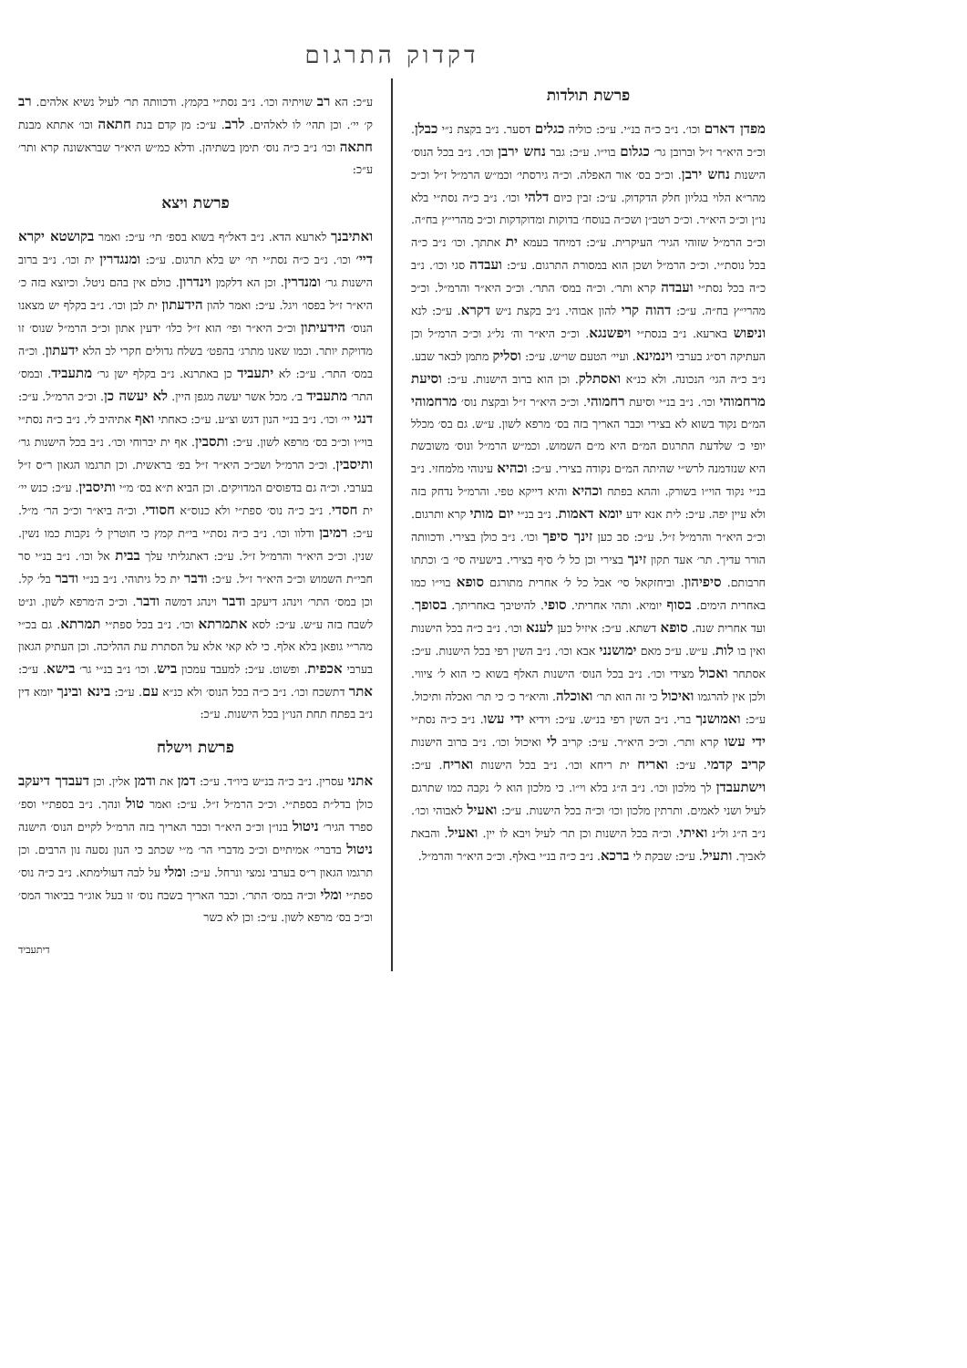דקדוק התרגום
פרשת תולדות
מפדן דארם וכו׳. נ״ב כ״ה בנ״י. ע״כ: כוליה כגלים דסער. נ״ב בקצת נ״י כבלן. וכ״כ היא״ר ז״ל וברובן גר׳ כגלום בוי״ו. ע״כ: גבר נחש ירבן וכו׳. נ״ב בכל הנוס׳ הישנות נחש ירבן. וכ״כ בס׳ אור האפלה. וכ״ה גירסתי׳ וכמ״ש הרמ״ל ז״ל וכ״כ מהר״א הלוי בגליון חלק הדקדוק. ע״כ: זבין כיום דלהי וכו׳. נ״ב כ״ה נסת״י בלא נו״ן וכ״כ היא״ר. וכ״כ רטב״ן ושכ״ה בנוסח׳ בדוקות ומדוקדקות וכ״כ מהרי״ץ בח״ה. וכ״כ הרמ״ל שזוהי הגיר׳ העיקרית. ע״כ: דמיחד בעמא ית אתתך. וכו׳ נ״ב כ״ה בכל נוסת״י. וכ״כ הרמ״ל ושכן הוא במסורת התרגום. ע״כ: ועבדה סגי וכו׳. נ״ב כ״ה בכל נסת״י ועבדה קרא ותר׳. וכ״ה במס׳ התר׳. וכ״כ היא״ר והרמ״ל. וכ״כ מהרי״ץ בח״ה. ע״כ: דהוה קרי להון אבוהי. נ״ב בקצת נ״ש דקרא. ע״כ: לנא וניפוש בארעא. נ״ב בנסת״י ויפשנגא. וכ״כ היא״ר וה׳ נל״ג וכ״כ הרמ״ל וכן העתיקה רס״ג בערבי וינמינא. ועיי׳ הטעם שו״ש. ע״כ: וסליק מתמן לבאר שבע. נ״ב כ״ה הגי׳ הנכונה. ולא כנ״א ואסתלק. וכן הוא ברוב הישנות. ע״כ: וסיעת מרחמוהי וכו׳. נ״ב בנ״י וסיעת רחמוהי. וכ״כ היא״ר ז״ל ובקצת נוס׳ מרחמוהי המ״ם נקוד בשוא לא בצירי וכבר האריך בזה בס׳ מרפא לשון. ע״ש. גם בס׳ מכלל יופי כ׳ שלדעת התרגום המ״ם היא מ״ם השמוש. וכמ״ש הרמ״ל ונוס׳ משובשת היא שנזדמנה לרש״י שהיתה המ״ם נקודה בצירי. ע״כ: וכהיא עינוהי מלמחזי. נ״ב בנ״י נקוד הוי״ו בשורק. וההא בפתח וכהיא והיא דייקא טפי. והרמ״ל נדחק בזה ולא עיין יפה. ע״כ: לית אנא ידע יומא דאמות. נ״ב בנ״י יום מותי קרא ותרגום. וכ״כ היא״ר והרמ״ל ז״ל. ע״כ: סב כען זינך סיפך וכו׳. נ״ב כולן בצירי. ודכוותה הורר עדיך. תר׳ אעד תקון זינך בצירי וכן כל ל׳ סיף בצירי. בישעיה סי׳ ב׳ וכתתו חרבותם. סיפיהון. וביחזקאל סי׳ אבל כל ל׳ אחרית מתורגם סופא בוי״ו כמו באחרית הימים. בסוף יומיא. ותהי אחריתי. סופי. להיטיבך באחריתך. בסופך. ועד אחרית שנה. סופא דשתא. ע״כ: איזיל כען לענא וכו׳. נ״ב כ״ה בכל הישנות ואין בו לות. ע״ש. ע״כ מאם ימושנני אבא וכו׳. נ״ב השין רפי בכל הישנות. ע״כ: אסתחר ואכול מצידי וכו׳. נ״ב בכל הנוס׳ הישנות האלף בשוא כי הוא ל׳ ציווי. ולכן אין להרגמו ואיכול כי זה הוא תר׳ ואוכלה. והיא״ר כ׳ כי תר׳ ואכלה ותיכול. ע״כ: ואמושנך ברי. נ״ב השין רפי בנ״ש. ע״כ: וידיא ידי עשו. נ״ב כ״ה נסת״י ידי עשו קרא ותר׳. וכ״כ היא״ר. ע״כ: קריב לי ואיכול וכו׳. נ״ב ברוב הישנות קריב קדמי. ע״כ: ואריח ית ריחא וכו׳. נ״ב בכל הישנות ואריח. ע״כ: וישתעבדן לך מלכון וכו׳. נ״ב ה״ג בלא וי״ו. כי מלכון הוא ל׳ נקבה כמו שתרגם לעיל ושני לאמים. ותרתין מלכון וכו׳ וכ״ה בכל הישנות. ע״כ: ואעיל לאבוהי וכו׳. נ״ב ה״ג ול״נ ואיתי. וכ״ה בכל הישנות וכן תר׳ לעיל ויבא לו יין. ואעיל. והבאת לאביך. ותעיל. ע״כ: שבקת לי ברכא. נ״ב כ״ה בנ״י באלף. וכ״כ היא״ר והרמ״ל.
ע״כ: הא רב שויתיה וכו׳. נ״ב נסת״י בקמץ. ודכוותה תר׳ לעיל נשיא אלהים. רב ק׳ יי׳. וכן תהי׳ לו לאלהים. לרב. ע״כ: מן קדם בנת חתאה וכו׳ אתתא מבנת חתאה וכו׳ נ״ב כ״ה נוס׳ תימן בשתיהן. ודלא כמ״ש היא״ר שבראשונה קרא ותר׳ ע״כ:
פרשת ויצא
ואתיבנך לארעא הדא. נ״ב דאל״ף בשוא בספ׳ תי׳ ע״כ: ואמר בקושטא יקרא דיי׳ וכו׳. נ״ב כ״ה נסת״י תי׳ יש בלא תרגום. ע״כ: ומנגדרין ית וכו׳. נ״ב ברוב הישנות גר׳ ומנדרין. וכן הא דלקמן וינדרון. כולם אין בהם ניטל. וכיוצא בזה כ׳ היא״ר ז״ל בפסו׳ ויגל. ע״כ: ואמר להון הידעתון ית לבן וכו׳. נ״ב בקלף יש מצאנו הנוס׳ הידעיתון וכ״כ היא״ר ופי׳ הוא ז״ל כלו׳ ידעין אתון וכ״כ הרמ״ל שנוס׳ זו מדויקת יותר. וכמו שאנו מתרג׳ בהפט׳ בשלח גדולים חקרי לב הלא ידעתון. וכ״ה במס׳ התר׳. ע״כ: לא יתעביד כן באתרנא. נ״ב בקלף ישן גר׳ מתעביד. ובמס׳ התר׳ מתעביד ב׳. מכל אשר יעשה מגפן היין. לא יעשה כן. וכ״כ הרמ״ל. ע״כ: דנגי יי׳ וכו׳. נ״ב בנ״י הנון דגש וצ״ע. ע״כ: כאחתי ואף אתיהיב לי. נ״ב כ״ה נסת״י בוי״ו וכ״כ בס׳ מרפא לשון. ע״כ: ותסבין. אף ית יברוחי וכו׳. נ״ב בכל הישנות גר׳ ותיסבין. וכ״כ הרמ״ל ושכ״כ היא״ר ז״ל בפ׳ בראשית. וכן תרגמו הגאון ר״ס ז״ל בערבי. וכ״ה גם בדפוסים המדויקים. וכן הביא ת״א בס׳ מ״י ותיסבין. ע״כ: כנש יי׳ ית חסדי. נ״ב כ״ה נוס׳ ספת״י ולא כנוס״א חסודי. וכ״ה ביא״ר וכ״כ הר׳ מ״ל. ע״כ: רמיבן ודלוו וכו׳. נ״ב כ״ה נסת״י בי״ת קמץ כי חוטרין ל׳ נקבות כמו נשין. שנין. וכ״כ היא״ר והרמ״ל ז״ל. ע״כ: דאתגליתי עלך בבית אל וכו׳. נ״ב בנ״י סר חבי״ת השמוש וכ״כ היא״ר ז״ל. ע״כ: ודבר ית כל גיתוהי. נ״ב בנ״י ודבר בל׳ קל. וכן במס׳ התר׳ וינהג דיעקב ודבר וינהג דמשה ודבר. וכ״כ ה׳מרפא לשון. ונ״ט לשבח בזה ע״ש. ע״כ: לסא אתמרתא וכו׳. נ״ב בכל ספת״י תמרתא. גם בכ״י מהר״י גופאן בלא אלף. כי לא קאי אלא על הסתרת עת ההליכה. וכן העתיק הגאון בערבי אכפית. ופשוט. ע״כ: למעבד עמכון ביש. וכו׳ נ״ב בנ״י גר׳ בישא. ע״כ: אתר דתשכח וכו׳. נ״ב כ״ה בכל הנוס׳ ולא כנ״א עם. ע״כ: בינא ובינך יומא דין נ״ב בפתח תחת הנו״ן בכל הישנות. ע״כ:
פרשת וישלח
אתני עסרין. נ״ב כ״ה בנ״ש ביו״ד. ע״כ: דמן את ודמן אלין. וכן דעבדך דיעקב כולן בדל״ת בספת״י. וכ״כ הרמ״ל ז״ל. ע״כ: ואמר טול ונהך. נ״ב בספת״י וספ׳ ספרד הגיר׳ ניטול בנו״ן וכ״כ היא״ר וכבר האריך בזה הרמ״ל לקיים הנוס׳ הישנה ניטול בדברי׳ אמיתיים וכ״כ מדברי הר׳ מ״י שכתב כי הנון נסעה נון הרבים. וכן תרגמו הגאון ר״ס בערבי נמצי ונרחל. ע״כ: ומלי על לבה דעולימתא. נ״ב כ״ה נוס׳ ספת״י ומלי וכ״ה במס׳ התר׳. וכבר האריך בשבח נוס׳ זו בעל אוג״ר בביאור המס׳ וכ״כ בס׳ מרפא לשון. ע״כ: וכן לא כשר
דיתעביד